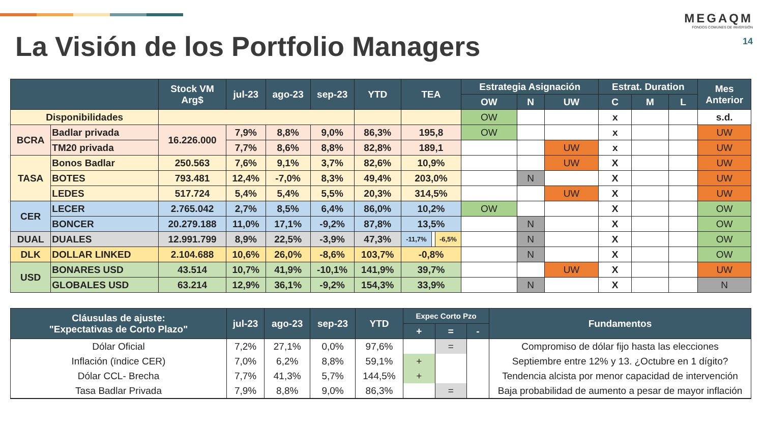La Visión de los Portfolio Managers
MEGAQM
FONDOS COMUNES DE INVERSIÓN
14
| | | Stock VM Arg$ | jul-23 | ago-23 | sep-23 | YTD | TEA | | | Estrategia Asignación | | | Estrat. Duration | | | Mes Anterior |
| --- | --- | --- | --- | --- | --- | --- | --- | --- | --- | --- | --- | --- | --- | --- | --- | --- |
| | | | | | | | | | | OW | N | UW | C | M | L | |
| Disponibilidades | | | | | | | | | | OW | | | x | | | s.d. |
| BCRA | Badlar privada | 16.226.000 | 7,9% | 8,8% | 9,0% | 86,3% | 195,8 | | | OW | | | x | | | UW |
| | TM20 privada | | 7,7% | 8,6% | 8,8% | 82,8% | 189,1 | | | | | UW | x | | | UW |
| TASA | Bonos Badlar | 250.563 | 7,6% | 9,1% | 3,7% | 82,6% | 10,9% | | | | | UW | X | | | UW |
| | BOTES | 793.481 | 12,4% | -7,0% | 8,3% | 49,4% | 203,0% | | | | N | | X | | | UW |
| | LEDES | 517.724 | 5,4% | 5,4% | 5,5% | 20,3% | 314,5% | | | | | UW | X | | | UW |
| CER | LECER | 2.765.042 | 2,7% | 8,5% | 6,4% | 86,0% | 10,2% | | | OW | | | X | | | OW |
| | BONCER | 20.279.188 | 11,0% | 17,1% | -9,2% | 87,8% | 13,5% | | | | N | | X | | | OW |
| DUAL | DUALES | 12.991.799 | 8,9% | 22,5% | -3,9% | 47,3% | -11,7% | | -6,5% | | N | | X | | | OW |
| DLK | DOLLAR LINKED | 2.104.688 | 10,6% | 26,0% | -8,6% | 103,7% | -0,8% | | | | N | | X | | | OW |
| USD | BONARES USD | 43.514 | 10,7% | 41,9% | -10,1% | 141,9% | 39,7% | | | | | UW | X | | | UW |
| | GLOBALES USD | 63.214 | 12,9% | 36,1% | -9,2% | 154,3% | 33,9% | | | | N | | X | | | N |
| Cláusulas de ajuste: "Expectativas de Corto Plazo" | jul-23 | ago-23 | sep-23 | YTD | Expec Corto Pzo | | | Fundamentos |
| --- | --- | --- | --- | --- | --- | --- | --- | --- |
| | | | | | + | = | - | |
| Dólar Oficial | 7,2% | 27,1% | 0,0% | 97,6% | | = | | Compromiso de dólar fijo hasta las elecciones |
| Inflación (ïndice CER) | 7,0% | 6,2% | 8,8% | 59,1% | + | | | Septiembre entre 12% y 13. ¿Octubre en 1 dígito? |
| Dólar CCL- Brecha | 7,7% | 41,3% | 5,7% | 144,5% | + | | | Tendencia alcista por menor capacidad de intervención |
| Tasa Badlar Privada | 7,9% | 8,8% | 9,0% | 86,3% | | = | | Baja probabilidad de aumento a pesar de mayor inflación |